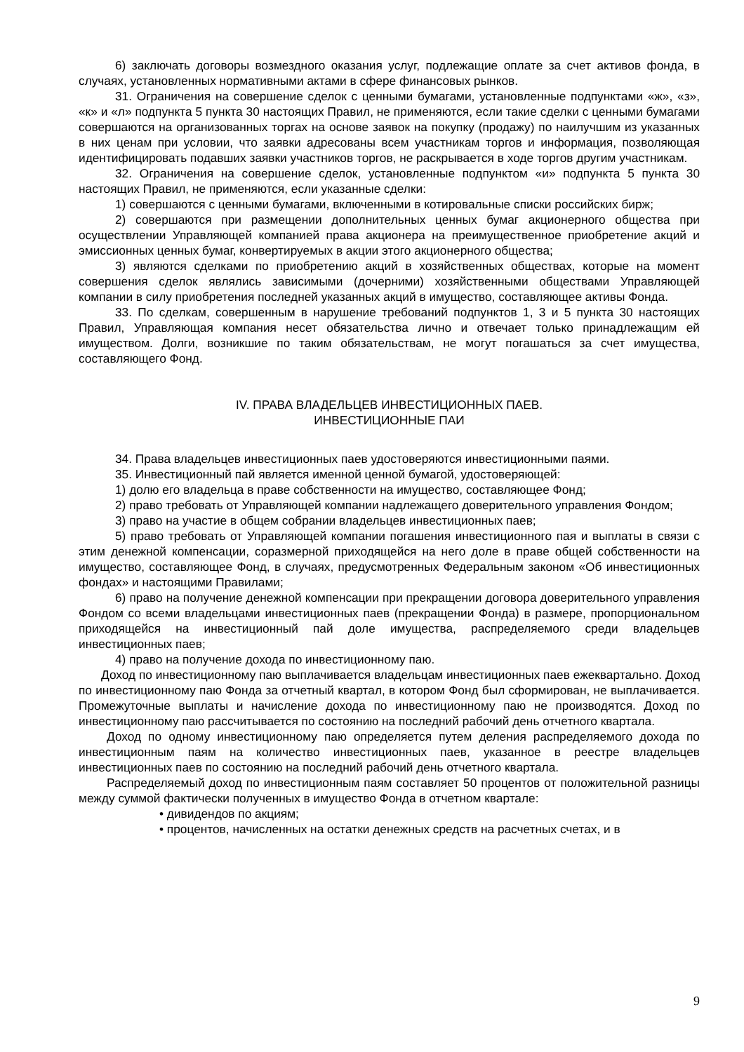6) заключать договоры возмездного оказания услуг, подлежащие оплате за счет активов фонда, в случаях, установленных нормативными актами в сфере финансовых рынков.
31. Ограничения на совершение сделок с ценными бумагами, установленные подпунктами «ж», «з», «к» и «л» подпункта 5 пункта 30 настоящих Правил, не применяются, если такие сделки с ценными бумагами совершаются на организованных торгах на основе заявок на покупку (продажу) по наилучшим из указанных в них ценам при условии, что заявки адресованы всем участникам торгов и информация, позволяющая идентифицировать подавших заявки участников торгов, не раскрывается в ходе торгов другим участникам.
32. Ограничения на совершение сделок, установленные подпунктом «и» подпункта 5 пункта 30 настоящих Правил, не применяются, если указанные сделки:
1) совершаются с ценными бумагами, включенными в котировальные списки российских бирж;
2) совершаются при размещении дополнительных ценных бумаг акционерного общества при осуществлении Управляющей компанией права акционера на преимущественное приобретение акций и эмиссионных ценных бумаг, конвертируемых в акции этого акционерного общества;
3) являются сделками по приобретению акций в хозяйственных обществах, которые на момент совершения сделок являлись зависимыми (дочерними) хозяйственными обществами Управляющей компании в силу приобретения последней указанных акций в имущество, составляющее активы Фонда.
33. По сделкам, совершенным в нарушение требований подпунктов 1, 3 и 5 пункта 30 настоящих Правил, Управляющая компания несет обязательства лично и отвечает только принадлежащим ей имуществом. Долги, возникшие по таким обязательствам, не могут погашаться за счет имущества, составляющего Фонд.
IV. ПРАВА ВЛАДЕЛЬЦЕВ ИНВЕСТИЦИОННЫХ ПАЕВ.
ИНВЕСТИЦИОННЫЕ ПАИ
34. Права владельцев инвестиционных паев удостоверяются инвестиционными паями.
35. Инвестиционный пай является именной ценной бумагой, удостоверяющей:
1) долю его владельца в праве собственности на имущество, составляющее Фонд;
2) право требовать от Управляющей компании надлежащего доверительного управления Фондом;
3) право на участие в общем собрании владельцев инвестиционных паев;
5) право требовать от Управляющей компании погашения инвестиционного пая и выплаты в связи с этим денежной компенсации, соразмерной приходящейся на него доле в праве общей собственности на имущество, составляющее Фонд, в случаях, предусмотренных Федеральным законом «Об инвестиционных фондах» и настоящими Правилами;
6) право на получение денежной компенсации при прекращении договора доверительного управления Фондом со всеми владельцами инвестиционных паев (прекращении Фонда) в размере, пропорциональном приходящейся на инвестиционный пай доле имущества, распределяемого среди владельцев инвестиционных паев;
4) право на получение дохода по инвестиционному паю.
Доход по инвестиционному паю выплачивается владельцам инвестиционных паев ежеквартально. Доход по инвестиционному паю Фонда за отчетный квартал, в котором Фонд был сформирован, не выплачивается. Промежуточные выплаты и начисление дохода по инвестиционному паю не производятся. Доход по инвестиционному паю рассчитывается по состоянию на последний рабочий день отчетного квартала.
Доход по одному инвестиционному паю определяется путем деления распределяемого дохода по инвестиционным паям на количество инвестиционных паев, указанное в реестре владельцев инвестиционных паев по состоянию на последний рабочий день отчетного квартала.
Распределяемый доход по инвестиционным паям составляет 50 процентов от положительной разницы между суммой фактически полученных в имущество Фонда в отчетном квартале:
• дивидендов по акциям;
• процентов, начисленных на остатки денежных средств на расчетных счетах, и в
9